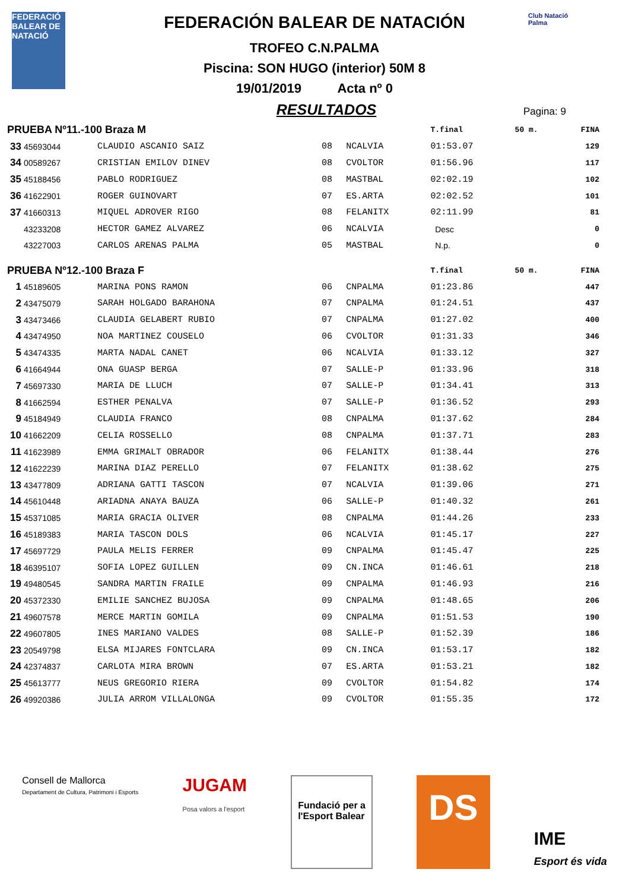FEDERACIÓ BALEAR DE NATACIÓ
Club Natació Palma
FEDERACIÓN BALEAR DE NATACIÓN
TROFEO C.N.PALMA
Piscina: SON HUGO (interior) 50M 8
19/01/2019 Acta nº 0
Pagina: 9
RESULTADOS
| PRUEBA Nº11.-100 Braza M | | | | | T.final | 50 m. | FINA |
| 33 | 45693044 | CLAUDIO ASCANIO SAIZ | 08 | NCALVIA | 01:53.07 | | 129 |
| 34 | 00589267 | CRISTIAN EMILOV DINEV | 08 | CVOLTOR | 01:56.96 | | 117 |
| 35 | 45188456 | PABLO RODRIGUEZ | 08 | MASTBAL | 02:02.19 | | 102 |
| 36 | 41622901 | ROGER GUINOVART | 07 | ES.ARTA | 02:02.52 | | 101 |
| 37 | 41660313 | MIQUEL ADROVER RIGO | 08 | FELANITX | 02:11.99 | | 81 |
| | 43233208 | HECTOR GAMEZ ALVAREZ | 06 | NCALVIA | Desc | | 0 |
| | 43227003 | CARLOS ARENAS PALMA | 05 | MASTBAL | N.p. | | 0 |
| PRUEBA Nº12.-100 Braza F | | | | | T.final | 50 m. | FINA |
| 1 | 45189605 | MARINA PONS RAMON | 06 | CNPALMA | 01:23.86 | | 447 |
| 2 | 43475079 | SARAH HOLGADO BARAHONA | 07 | CNPALMA | 01:24.51 | | 437 |
| 3 | 43473466 | CLAUDIA GELABERT RUBIO | 07 | CNPALMA | 01:27.02 | | 400 |
| 4 | 43474950 | NOA MARTINEZ COUSELO | 06 | CVOLTOR | 01:31.33 | | 346 |
| 5 | 43474335 | MARTA NADAL CANET | 06 | NCALVIA | 01:33.12 | | 327 |
| 6 | 41664944 | ONA GUASP BERGA | 07 | SALLE-P | 01:33.96 | | 318 |
| 7 | 45697330 | MARIA DE LLUCH | 07 | SALLE-P | 01:34.41 | | 313 |
| 8 | 41662594 | ESTHER PENALVA | 07 | SALLE-P | 01:36.52 | | 293 |
| 9 | 45184949 | CLAUDIA FRANCO | 08 | CNPALMA | 01:37.62 | | 284 |
| 10 | 41662209 | CELIA ROSSELLO | 08 | CNPALMA | 01:37.71 | | 283 |
| 11 | 41623989 | EMMA GRIMALT OBRADOR | 06 | FELANITX | 01:38.44 | | 276 |
| 12 | 41622239 | MARINA DIAZ PERELLO | 07 | FELANITX | 01:38.62 | | 275 |
| 13 | 43477809 | ADRIANA GATTI TASCON | 07 | NCALVIA | 01:39.06 | | 271 |
| 14 | 45610448 | ARIADNA ANAYA BAUZA | 06 | SALLE-P | 01:40.32 | | 261 |
| 15 | 45371085 | MARIA GRACIA OLIVER | 08 | CNPALMA | 01:44.26 | | 233 |
| 16 | 45189383 | MARIA TASCON DOLS | 06 | NCALVIA | 01:45.17 | | 227 |
| 17 | 45697729 | PAULA MELIS FERRER | 09 | CNPALMA | 01:45.47 | | 225 |
| 18 | 46395107 | SOFIA LOPEZ GUILLEN | 09 | CN.INCA | 01:46.61 | | 218 |
| 19 | 49480545 | SANDRA MARTIN FRAILE | 09 | CNPALMA | 01:46.93 | | 216 |
| 20 | 45372330 | EMILIE SANCHEZ BUJOSA | 09 | CNPALMA | 01:48.65 | | 206 |
| 21 | 49607578 | MERCE MARTIN GOMILA | 09 | CNPALMA | 01:51.53 | | 190 |
| 22 | 49607805 | INES MARIANO VALDES | 08 | SALLE-P | 01:52.39 | | 186 |
| 23 | 20549798 | ELSA MIJARES FONTCLARA | 09 | CN.INCA | 01:53.17 | | 182 |
| 24 | 42374837 | CARLOTA MIRA BROWN | 07 | ES.ARTA | 01:53.21 | | 182 |
| 25 | 45613777 | NEUS GREGORIO RIERA | 09 | CVOLTOR | 01:54.82 | | 174 |
| 26 | 49920386 | JULIA ARROM VILLALONGA | 09 | CVOLTOR | 01:55.35 | | 172 |
Consell de Mallorca
Departament de Cultura, Patrimoni i Esports
JUGAM
Posa valors a l'esport
Fundació per a
l'Esport Balear
DS
IME
Esport és vida